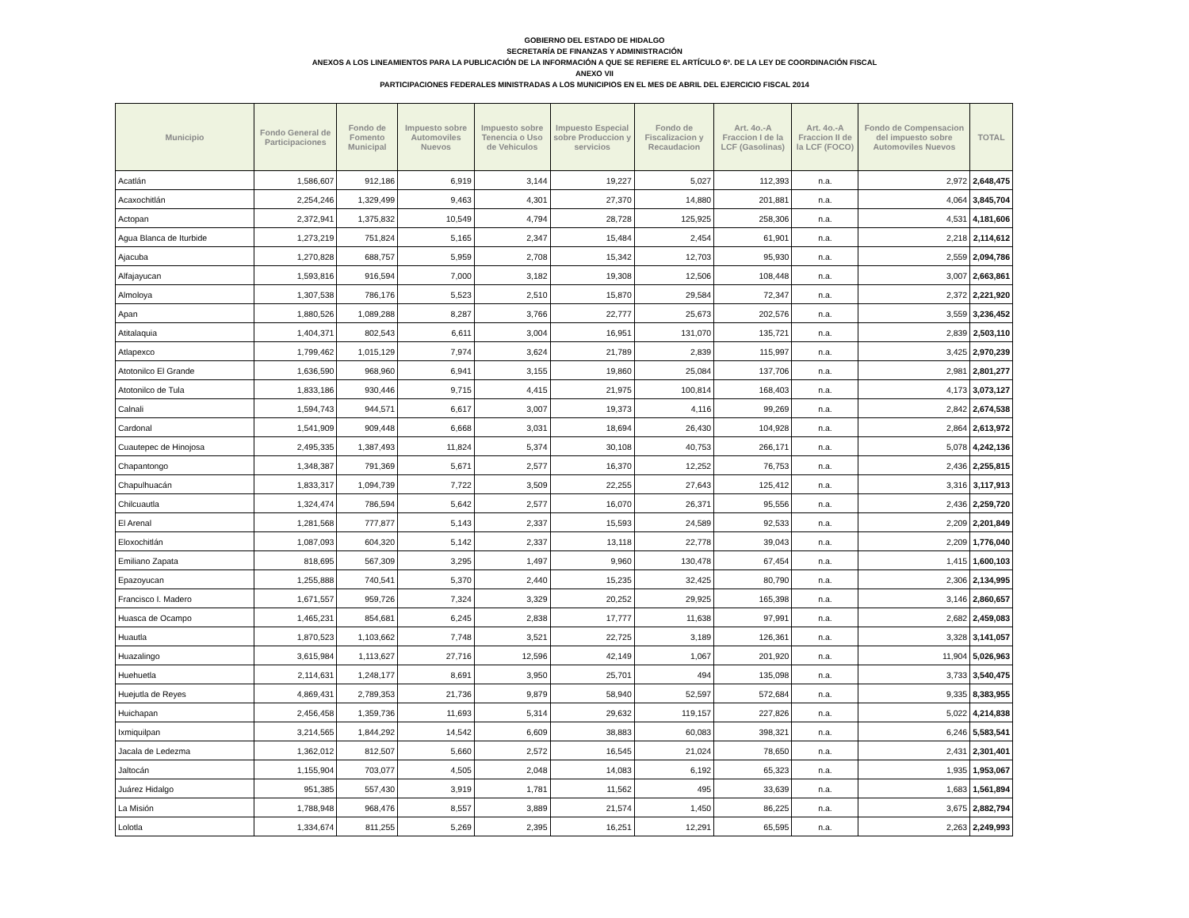GOBIERNO DEL ESTADO DE HIDALGO
SECRETARÍA DE FINANZAS Y ADMINISTRACIÓN
ANEXOS A LOS LINEAMIENTOS PARA LA PUBLICACIÓN DE LA INFORMACIÓN A QUE SE REFIERE EL ARTÍCULO 6º. DE LA LEY DE COORDINACIÓN FISCAL
ANEXO VII
PARTICIPACIONES FEDERALES MINISTRADAS A LOS MUNICIPIOS EN EL MES DE ABRIL DEL EJERCICIO FISCAL 2014
| Municipio | Fondo General de Participaciones | Fondo de Fomento Municipal | Impuesto sobre Automoviles Nuevos | Impuesto sobre Tenencia o Uso de Vehiculos | Impuesto Especial sobre Produccion y servicios | Fondo de Fiscalizacion y Recaudacion | Art. 4o.-A Fraccion I de la LCF (Gasolinas) | Art. 4o.-A Fraccion II de la LCF (FOCO) | Fondo de Compensacion del impuesto sobre Automoviles Nuevos | TOTAL |
| --- | --- | --- | --- | --- | --- | --- | --- | --- | --- | --- |
| Acatlán | 1,586,607 | 912,186 | 6,919 | 3,144 | 19,227 | 5,027 | 112,393 | n.a. | 2,972 | 2,648,475 |
| Acaxochitlán | 2,254,246 | 1,329,499 | 9,463 | 4,301 | 27,370 | 14,880 | 201,881 | n.a. | 4,064 | 3,845,704 |
| Actopan | 2,372,941 | 1,375,832 | 10,549 | 4,794 | 28,728 | 125,925 | 258,306 | n.a. | 4,531 | 4,181,606 |
| Agua Blanca de Iturbide | 1,273,219 | 751,824 | 5,165 | 2,347 | 15,484 | 2,454 | 61,901 | n.a. | 2,218 | 2,114,612 |
| Ajacuba | 1,270,828 | 688,757 | 5,959 | 2,708 | 15,342 | 12,703 | 95,930 | n.a. | 2,559 | 2,094,786 |
| Alfajayucan | 1,593,816 | 916,594 | 7,000 | 3,182 | 19,308 | 12,506 | 108,448 | n.a. | 3,007 | 2,663,861 |
| Almoloya | 1,307,538 | 786,176 | 5,523 | 2,510 | 15,870 | 29,584 | 72,347 | n.a. | 2,372 | 2,221,920 |
| Apan | 1,880,526 | 1,089,288 | 8,287 | 3,766 | 22,777 | 25,673 | 202,576 | n.a. | 3,559 | 3,236,452 |
| Atitalaquia | 1,404,371 | 802,543 | 6,611 | 3,004 | 16,951 | 131,070 | 135,721 | n.a. | 2,839 | 2,503,110 |
| Atlapexco | 1,799,462 | 1,015,129 | 7,974 | 3,624 | 21,789 | 2,839 | 115,997 | n.a. | 3,425 | 2,970,239 |
| Atotonilco El Grande | 1,636,590 | 968,960 | 6,941 | 3,155 | 19,860 | 25,084 | 137,706 | n.a. | 2,981 | 2,801,277 |
| Atotonilco de Tula | 1,833,186 | 930,446 | 9,715 | 4,415 | 21,975 | 100,814 | 168,403 | n.a. | 4,173 | 3,073,127 |
| Calnali | 1,594,743 | 944,571 | 6,617 | 3,007 | 19,373 | 4,116 | 99,269 | n.a. | 2,842 | 2,674,538 |
| Cardonal | 1,541,909 | 909,448 | 6,668 | 3,031 | 18,694 | 26,430 | 104,928 | n.a. | 2,864 | 2,613,972 |
| Cuautepec de Hinojosa | 2,495,335 | 1,387,493 | 11,824 | 5,374 | 30,108 | 40,753 | 266,171 | n.a. | 5,078 | 4,242,136 |
| Chapantongo | 1,348,387 | 791,369 | 5,671 | 2,577 | 16,370 | 12,252 | 76,753 | n.a. | 2,436 | 2,255,815 |
| Chapulhuacán | 1,833,317 | 1,094,739 | 7,722 | 3,509 | 22,255 | 27,643 | 125,412 | n.a. | 3,316 | 3,117,913 |
| Chilcuautla | 1,324,474 | 786,594 | 5,642 | 2,577 | 16,070 | 26,371 | 95,556 | n.a. | 2,436 | 2,259,720 |
| El Arenal | 1,281,568 | 777,877 | 5,143 | 2,337 | 15,593 | 24,589 | 92,533 | n.a. | 2,209 | 2,201,849 |
| Eloxochitlán | 1,087,093 | 604,320 | 5,142 | 2,337 | 13,118 | 22,778 | 39,043 | n.a. | 2,209 | 1,776,040 |
| Emiliano Zapata | 818,695 | 567,309 | 3,295 | 1,497 | 9,960 | 130,478 | 67,454 | n.a. | 1,415 | 1,600,103 |
| Epazoyucan | 1,255,888 | 740,541 | 5,370 | 2,440 | 15,235 | 32,425 | 80,790 | n.a. | 2,306 | 2,134,995 |
| Francisco I. Madero | 1,671,557 | 959,726 | 7,324 | 3,329 | 20,252 | 29,925 | 165,398 | n.a. | 3,146 | 2,860,657 |
| Huasca de Ocampo | 1,465,231 | 854,681 | 6,245 | 2,838 | 17,777 | 11,638 | 97,991 | n.a. | 2,682 | 2,459,083 |
| Huautla | 1,870,523 | 1,103,662 | 7,748 | 3,521 | 22,725 | 3,189 | 126,361 | n.a. | 3,328 | 3,141,057 |
| Huazalingo | 3,615,984 | 1,113,627 | 27,716 | 12,596 | 42,149 | 1,067 | 201,920 | n.a. | 11,904 | 5,026,963 |
| Huehuetla | 2,114,631 | 1,248,177 | 8,691 | 3,950 | 25,701 | 494 | 135,098 | n.a. | 3,733 | 3,540,475 |
| Huejutla de Reyes | 4,869,431 | 2,789,353 | 21,736 | 9,879 | 58,940 | 52,597 | 572,684 | n.a. | 9,335 | 8,383,955 |
| Huichapan | 2,456,458 | 1,359,736 | 11,693 | 5,314 | 29,632 | 119,157 | 227,826 | n.a. | 5,022 | 4,214,838 |
| Ixmiquilpan | 3,214,565 | 1,844,292 | 14,542 | 6,609 | 38,883 | 60,083 | 398,321 | n.a. | 6,246 | 5,583,541 |
| Jacala de Ledezma | 1,362,012 | 812,507 | 5,660 | 2,572 | 16,545 | 21,024 | 78,650 | n.a. | 2,431 | 2,301,401 |
| Jaltocán | 1,155,904 | 703,077 | 4,505 | 2,048 | 14,083 | 6,192 | 65,323 | n.a. | 1,935 | 1,953,067 |
| Juárez Hidalgo | 951,385 | 557,430 | 3,919 | 1,781 | 11,562 | 495 | 33,639 | n.a. | 1,683 | 1,561,894 |
| La Misión | 1,788,948 | 968,476 | 8,557 | 3,889 | 21,574 | 1,450 | 86,225 | n.a. | 3,675 | 2,882,794 |
| Lolotla | 1,334,674 | 811,255 | 5,269 | 2,395 | 16,251 | 12,291 | 65,595 | n.a. | 2,263 | 2,249,993 |